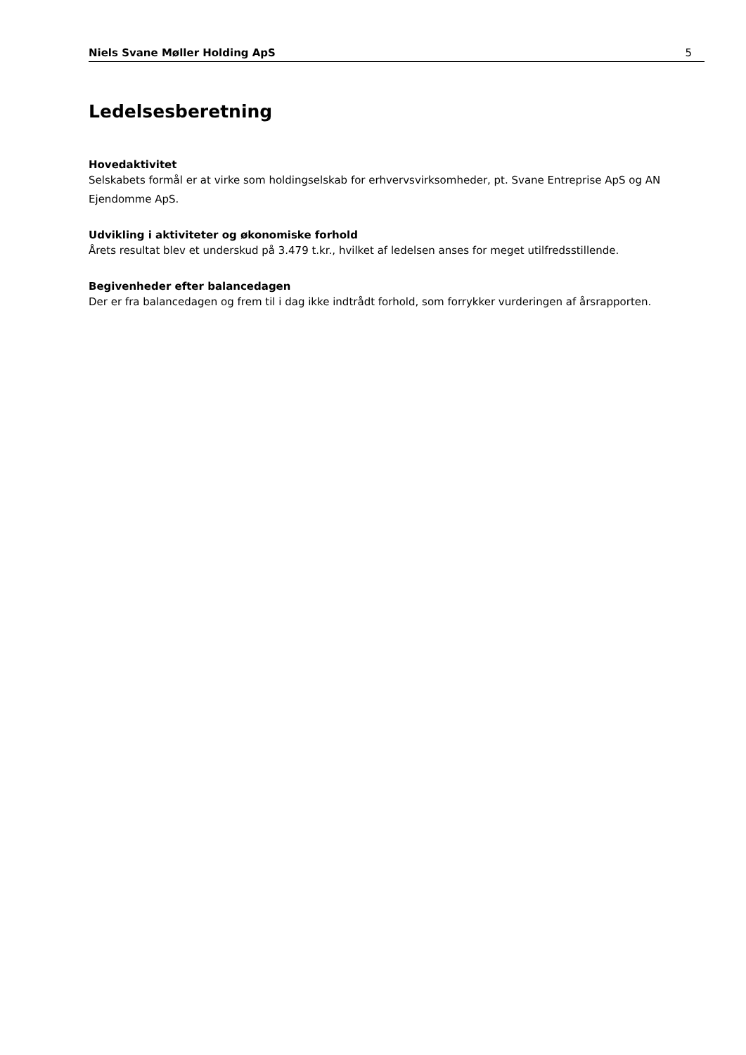Niels Svane Møller Holding ApS 5
Ledelsesberetning
Hovedaktivitet
Selskabets formål er at virke som holdingselskab for erhvervsvirksomheder, pt. Svane Entreprise ApS og AN Ejendomme ApS.
Udvikling i aktiviteter og økonomiske forhold
Årets resultat blev et underskud på 3.479 t.kr., hvilket af ledelsen anses for meget utilfredsstillende.
Begivenheder efter balancedagen
Der er fra balancedagen og frem til i dag ikke indtrådt forhold, som forrykker vurderingen af årsrapporten.